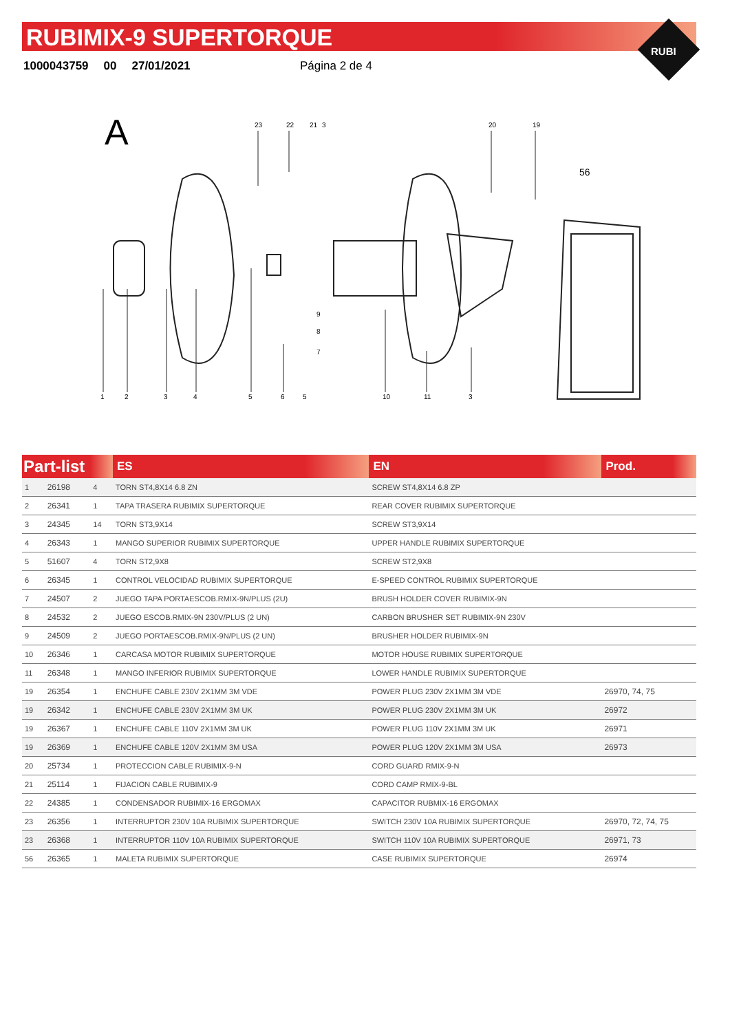RUBIMIX-9 SUPERTORQUE
1000043759 00 27/01/2021 Página 2 de 4
RUBI
A
1
2
3
4
5
6
5
10
11
3
23
22
21
3
20
19
56
9
8
7
| Part-list | | | ES | EN | Prod. |
| --- | --- | --- | --- | --- | --- |
| 1 | 26198 | 4 | TORN ST4,8X14 6.8 ZN | SCREW ST4,8X14 6.8 ZP | |
| 2 | 26341 | 1 | TAPA TRASERA RUBIMIX SUPERTORQUE | REAR COVER RUBIMIX SUPERTORQUE | |
| 3 | 24345 | 14 | TORN ST3,9X14 | SCREW ST3,9X14 | |
| 4 | 26343 | 1 | MANGO SUPERIOR RUBIMIX SUPERTORQUE | UPPER HANDLE RUBIMIX SUPERTORQUE | |
| 5 | 51607 | 4 | TORN ST2,9X8 | SCREW ST2,9X8 | |
| 6 | 26345 | 1 | CONTROL VELOCIDAD RUBIMIX SUPERTORQUE | E-SPEED CONTROL RUBIMIX SUPERTORQUE | |
| 7 | 24507 | 2 | JUEGO TAPA PORTAESCOB.RMIX-9N/PLUS (2U) | BRUSH HOLDER COVER RUBIMIX-9N | |
| 8 | 24532 | 2 | JUEGO ESCOB.RMIX-9N 230V/PLUS (2 UN) | CARBON BRUSHER SET RUBIMIX-9N 230V | |
| 9 | 24509 | 2 | JUEGO PORTAESCOB.RMIX-9N/PLUS (2 UN) | BRUSHER HOLDER RUBIMIX-9N | |
| 10 | 26346 | 1 | CARCASA MOTOR RUBIMIX SUPERTORQUE | MOTOR HOUSE RUBIMIX SUPERTORQUE | |
| 11 | 26348 | 1 | MANGO INFERIOR RUBIMIX SUPERTORQUE | LOWER HANDLE RUBIMIX SUPERTORQUE | |
| 19 | 26354 | 1 | ENCHUFE CABLE 230V 2X1MM 3M VDE | POWER PLUG 230V 2X1MM 3M VDE | 26970, 74, 75 |
| 19 | 26342 | 1 | ENCHUFE CABLE 230V 2X1MM 3M UK | POWER PLUG 230V 2X1MM 3M UK | 26972 |
| 19 | 26367 | 1 | ENCHUFE CABLE 110V 2X1MM 3M UK | POWER PLUG 110V 2X1MM 3M UK | 26971 |
| 19 | 26369 | 1 | ENCHUFE CABLE 120V 2X1MM 3M USA | POWER PLUG 120V 2X1MM 3M USA | 26973 |
| 20 | 25734 | 1 | PROTECCION CABLE RUBIMIX-9-N | CORD GUARD RMIX-9-N | |
| 21 | 25114 | 1 | FIJACION CABLE RUBIMIX-9 | CORD CAMP RMIX-9-BL | |
| 22 | 24385 | 1 | CONDENSADOR RUBIMIX-16 ERGOMAX | CAPACITOR RUBMIX-16 ERGOMAX | |
| 23 | 26356 | 1 | INTERRUPTOR 230V 10A RUBIMIX SUPERTORQUE | SWITCH 230V 10A RUBIMIX SUPERTORQUE | 26970, 72, 74, 75 |
| 23 | 26368 | 1 | INTERRUPTOR 110V 10A RUBIMIX SUPERTORQUE | SWITCH 110V 10A RUBIMIX SUPERTORQUE | 26971, 73 |
| 56 | 26365 | 1 | MALETA RUBIMIX SUPERTORQUE | CASE RUBIMIX SUPERTORQUE | 26974 |